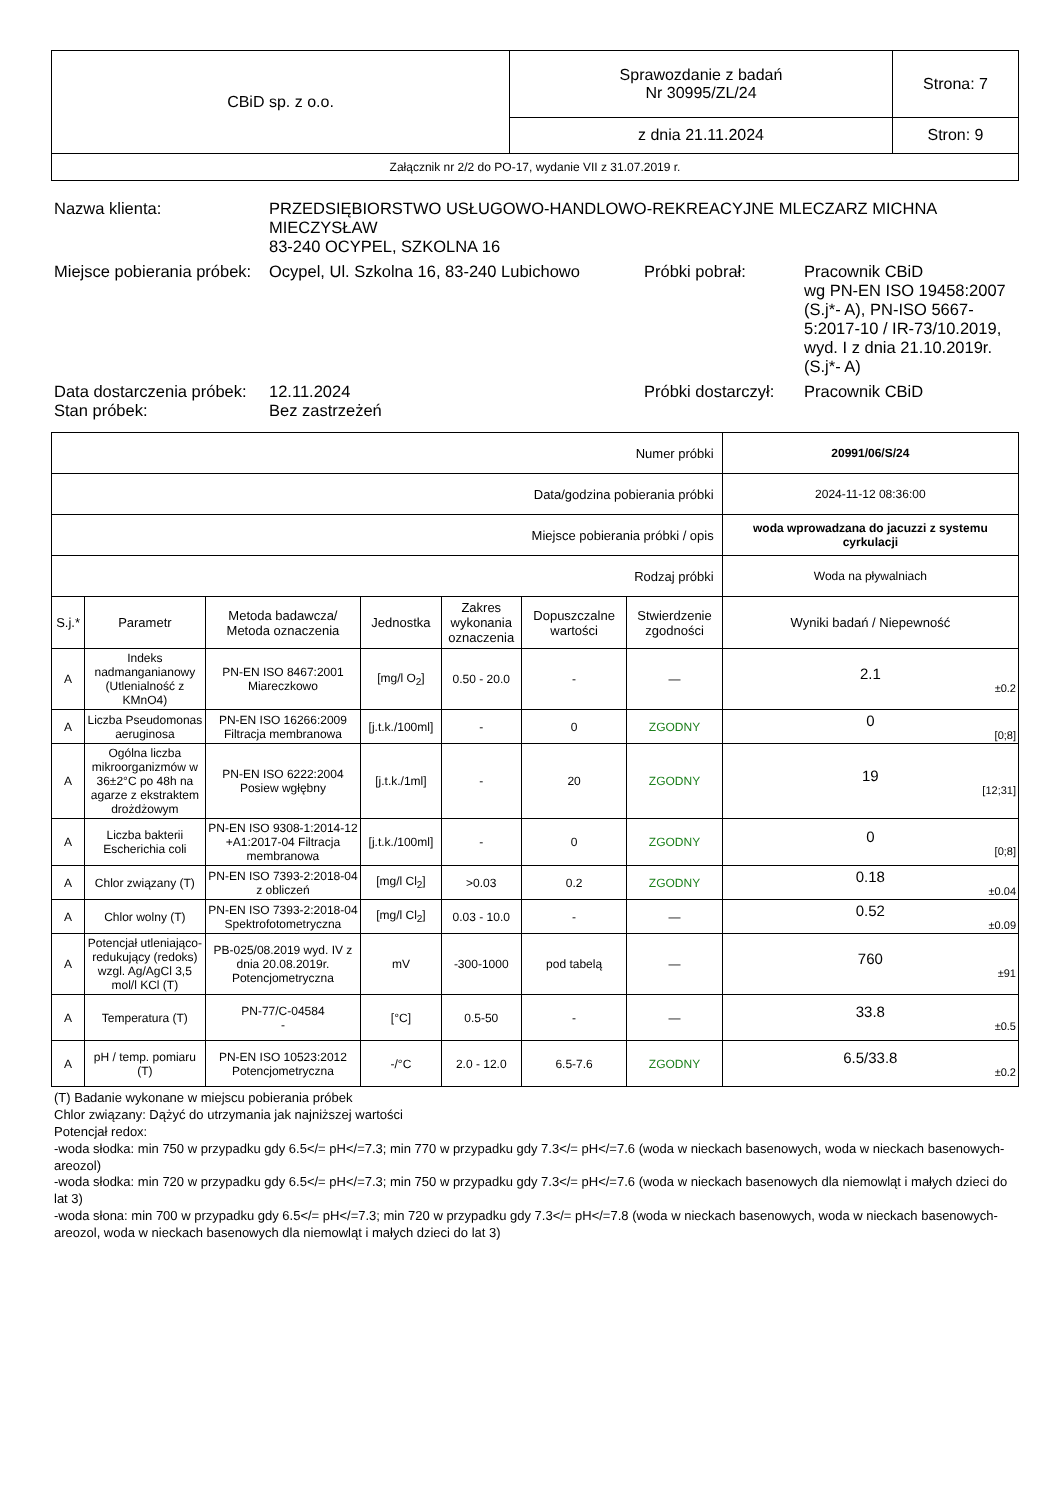| CBiD sp. z o.o. | Sprawozdanie z badań Nr 30995/ZL/24 | Strona: 7 |
| | z dnia 21.11.2024 | Stron: 9 |
| Załącznik nr 2/2 do PO-17, wydanie VII z 31.07.2019 r. | | |
| Nazwa klienta: | PRZEDSIĘBIORSTWO USŁUGOWO-HANDLOWO-REKREACYJNE MLECZARZ MICHNA MIECZYSŁAW 83-240 OCYPEL, SZKOLNA 16 | | |
| Miejsce pobierania próbek: | Ocypel, Ul. Szkolna 16, 83-240 Lubichowo | Próbki pobrał: | Pracownik CBiD wg PN-EN ISO 19458:2007 (S.j*- A), PN-ISO 5667-5:2017-10 / IR-73/10.2019, wyd. I z dnia 21.10.2019r. (S.j*- A) |
| Data dostarczenia próbek: | 12.11.2024 | Próbki dostarczył: | Pracownik CBiD |
| Stan próbek: | Bez zastrzeżeń | | |
| Numer próbki | | | | | | | 20991/06/S/24 |
| Data/godzina pobierania próbki | | | | | | | 2024-11-12 08:36:00 |
| Miejsce pobierania próbki / opis | | | | | | | woda wprowadzana do jacuzzi z systemu cyrkulacji |
| Rodzaj próbki | | | | | | | Woda na pływalniach |
| S.j.* | Parametr | Metoda badawcza/ Metoda oznaczenia | Jednostka | Zakres wykonania oznaczenia | Dopuszczalne wartości | Stwierdzenie zgodności | Wyniki badań / Niepewność |
| A | Indeks nadmanganianowy (Utlenialność z KMnO4) | PN-EN ISO 8467:2001 Miareczkowo | [mg/l O<sub>2</sub>] | 0.50 - 20.0 | - | — | 2.1 ±0.2 |
| A | Liczba Pseudomonas aeruginosa | PN-EN ISO 16266:2009 Filtracja membranowa | [j.t.k./100ml] | - | 0 | ZGODNY | 0 [0;8] |
| A | Ogólna liczba mikroorganizmów w 36±2°C po 48h na agarze z ekstraktem drożdżowym | PN-EN ISO 6222:2004 Posiew wgłębny | [j.t.k./1ml] | - | 20 | ZGODNY | 19 [12;31] |
| A | Liczba bakterii Escherichia coli | PN-EN ISO 9308-1:2014-12 +A1:2017-04 Filtracja membranowa | [j.t.k./100ml] | - | 0 | ZGODNY | 0 [0;8] |
| A | Chlor związany (T) | PN-EN ISO 7393-2:2018-04 z obliczeń | [mg/l Cl<sub>2</sub>] | >0.03 | 0.2 | ZGODNY | 0.18 ±0.04 |
| A | Chlor wolny (T) | PN-EN ISO 7393-2:2018-04 Spektrofotometryczna | [mg/l Cl<sub>2</sub>] | 0.03 - 10.0 | - | — | 0.52 ±0.09 |
| A | Potencjał utleniająco-redukujący (redoks) wzgl. Ag/AgCl 3,5 mol/l KCl (T) | PB-025/08.2019 wyd. IV z dnia 20.08.2019r. Potencjometryczna | mV | -300-1000 | pod tabelą | — | 760 ±91 |
| A | Temperatura (T) | PN-77/C-04584 - | [°C] | 0.5-50 | - | — | 33.8 ±0.5 |
| A | pH / temp. pomiaru (T) | PN-EN ISO 10523:2012 Potencjometryczna | -/°C | 2.0 - 12.0 | 6.5-7.6 | ZGODNY | 6.5/33.8 ±0.2 |
(T) Badanie wykonane w miejscu pobierania próbek
Chlor związany: Dążyć do utrzymania jak najniższej wartości
Potencjał redox:
-woda słodka: min 750 w przypadku gdy 6.5</= pH</=7.3; min 770 w przypadku gdy 7.3</= pH</=7.6 (woda w nieckach basenowych, woda w nieckach basenowych- areozol)
-woda słodka: min 720 w przypadku gdy 6.5</= pH</=7.3; min 750 w przypadku gdy 7.3</= pH</=7.6 (woda w nieckach basenowych dla niemowląt i małych dzieci do lat 3)
-woda słona: min 700 w przypadku gdy 6.5</= pH</=7.3; min 720 w przypadku gdy 7.3</= pH</=7.8 (woda w nieckach basenowych, woda w nieckach basenowych- areozol, woda w nieckach basenowych dla niemowląt i małych dzieci do lat 3)